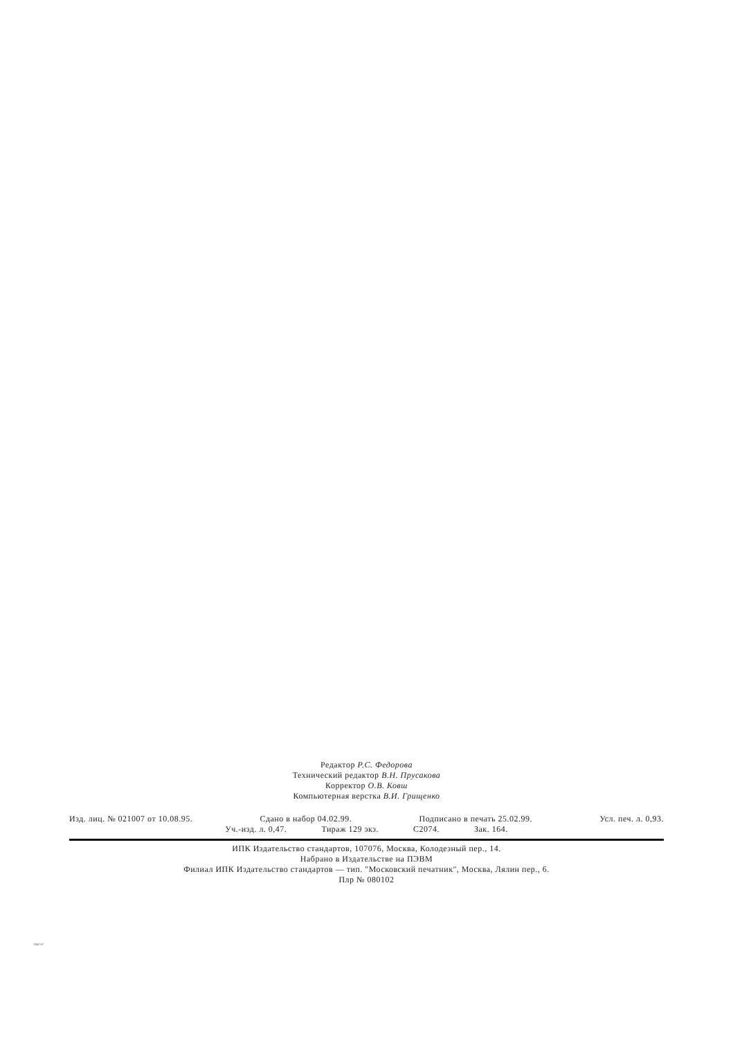Редактор Р.С. Федорова
Технический редактор В.Н. Прусакова
Корректор О.В. Ковш
Компьютерная верстка В.И. Грищенко
Изд. лиц. № 021007 от 10.08.95. Сдано в набор 04.02.99. Подписано в печать 25.02.99. Усл. печ. л. 0,93.
Уч.-изд. л. 0,47. Тираж 129 экз. С2074. Зак. 164.
ИПК Издательство стандартов, 107076, Москва, Колодезный пер., 14.
Набрано в Издательстве на ПЭВМ
Филиал ИПК Издательство стандартов — тип. "Московский печатник", Москва, Лялин пер., 6.
Плр № 080102
12667-67